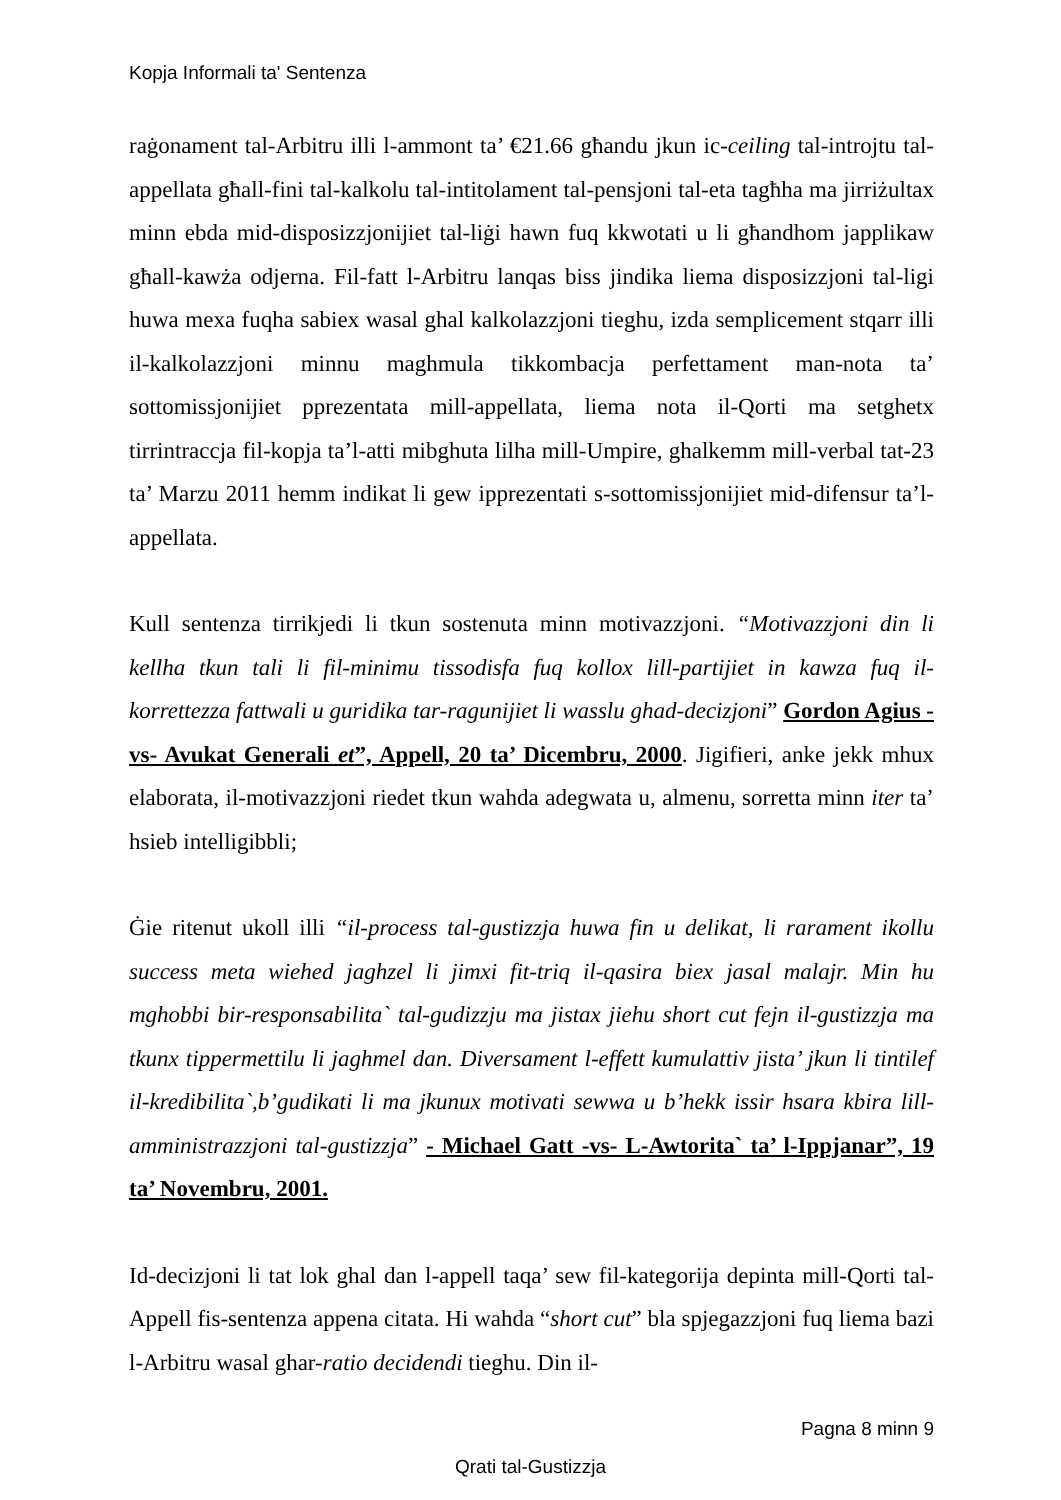Kopja Informali ta' Sentenza
raġonament tal-Arbitru illi l-ammont ta’ €21.66 għandu jkun ic-ceiling tal-introjtu tal-appellata għall-fini tal-kalkolu tal-intitolament tal-pensjoni tal-eta tagħha ma jirriżultax minn ebda mid-disposizzjonijiet tal-liġi hawn fuq kkwotati u li għandhom japplikaw għall-kawża odjerna. Fil-fatt l-Arbitru lanqas biss jindika liema disposizzjoni tal-ligi huwa mexa fuqha sabiex wasal ghal kalkolazzjoni tieghu, izda semplicement stqarr illi il-kalkolazzjoni minnu maghmula tikkombacja perfettament man-nota ta’ sottomissjonijiet pprezentata mill-appellata, liema nota il-Qorti ma setghetx tirrintraccja fil-kopja ta’l-atti mibghuta lilha mill-Umpire, ghalkemm mill-verbal tat-23 ta’ Marzu 2011 hemm indikat li gew ipprezentati s-sottomissjonijiet mid-difensur ta’l-appellata.
Kull sentenza tirrikjedi li tkun sostenuta minn motivazzjoni. “Motivazzjoni din li kellha tkun tali li fil-minimu tissodisfa fuq kollox lill-partijiet in kawza fuq il-korrettezza fattwali u guridika tar-ragunijiet li wasslu ghad-decizjoni” Gordon Agius -vs- Avukat Generali et”, Appell, 20 ta’ Dicembru, 2000. Jigifieri, anke jekk mhux elaborata, il-motivazzjoni riedet tkun wahda adegwata u, almenu, sorretta minn iter ta’ hsieb intelligibbli;
Ġie ritenut ukoll illi “il-process tal-gustizzja huwa fin u delikat, li rarament ikollu success meta wiehed jaghzel li jimxi fit-triq il-qasira biex jasal malajr. Min hu mghobbi bir-responsabilita` tal-gudizzju ma jistax jiehu short cut fejn il-gustizzja ma tkunx tippermettilu li jaghmel dan. Diversament l-effett kumulattiv jista’ jkun li tintilef il-kredibilita`,b’gudikati li ma jkunux motivati sewwa u b’hekk issir hsara kbira lill-amministrazzjoni tal-gustizzja” - Michael Gatt -vs- L-Awtorita` ta’ l-Ippjanar”, 19 ta’ Novembru, 2001.
Id-decizjoni li tat lok ghal dan l-appell taqa’ sew fil-kategorija depinta mill-Qorti tal-Appell fis-sentenza appena citata. Hi wahda “short cut” bla spjegazzjoni fuq liema bazi l-Arbitru wasal ghar-ratio decidendi tieghu. Din il-
Pagna 8 minn 9
Qrati tal-Gustizzja